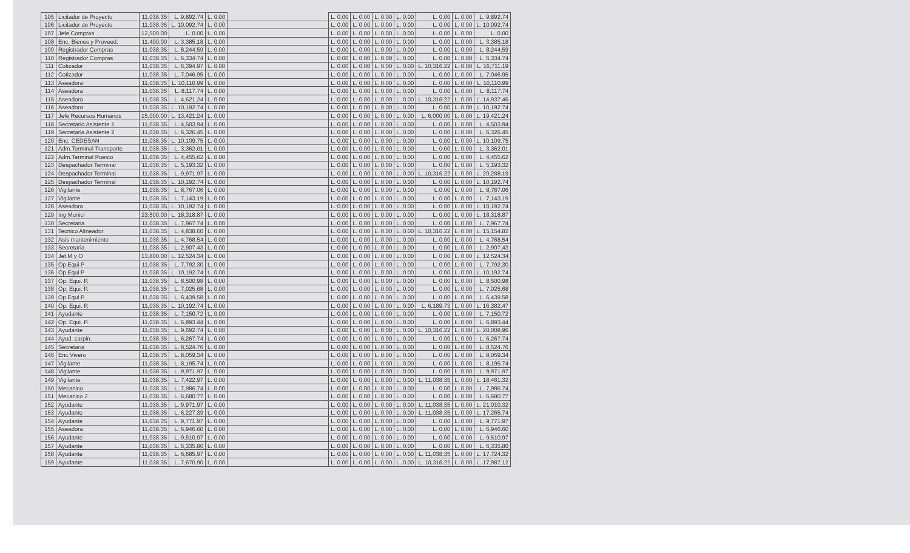| 105 | Licitador de Proyecto | 11,038.35 | L. 9,892.74 | L. 0.00 | | L. 0.00 | L. 0.00 | L. 0.00 | L. 0.00 | L. 0.00 | L. 0.00 | L. 9,892.74 |
| 106 | Licitador de Proyecto | 11,038.35 | L. 10,092.74 | L. 0.00 | | L. 0.00 | L. 0.00 | L. 0.00 | L. 0.00 | L. 0.00 | L. 0.00 | L. 10,092.74 |
| 107 | Jefe Compras | 12,500.00 | L. 0.00 | L. 0.00 | | L. 0.00 | L. 0.00 | L. 0.00 | L. 0.00 | L. 0.00 | L. 0.00 | L. 0.00 |
| 108 | Enc. Bienes y Proveed. | 11,400.00 | L. 3,385.18 | L. 0.00 | | L. 0.00 | L. 0.00 | L. 0.00 | L. 0.00 | L. 0.00 | L. 0.00 | L. 3,385.18 |
| 109 | Registrador Compras | 11,038.35 | L. 8,244.59 | L. 0.00 | | L. 0.00 | L. 0.00 | L. 0.00 | L. 0.00 | L. 0.00 | L. 0.00 | L. 8,244.59 |
| 110 | Registrador Compras | 11,038.35 | L. 6,334.74 | L. 0.00 | | L. 0.00 | L. 0.00 | L. 0.00 | L. 0.00 | L. 0.00 | L. 0.00 | L. 6,334.74 |
| 111 | Cotizador | 11,038.35 | L. 6,394.97 | L. 0.00 | | L. 0.00 | L. 0.00 | L. 0.00 | L. 0.00 | L. 10,316.22 | L. 0.00 | L. 16,711.19 |
| 112 | Cotizador | 11,038.35 | L. 7,046.95 | L. 0.00 | | L. 0.00 | L. 0.00 | L. 0.00 | L. 0.00 | L. 0.00 | L. 0.00 | L. 7,046.95 |
| 113 | Aseadora | 11,038.35 | L. 10,110.99 | L. 0.00 | | L. 0.00 | L. 0.00 | L. 0.00 | L. 0.00 | L. 0.00 | L. 0.00 | L. 10,110.99 |
| 114 | Aseadora | 11,038.35 | L. 8,117.74 | L. 0.00 | | L. 0.00 | L. 0.00 | L. 0.00 | L. 0.00 | L. 0.00 | L. 0.00 | L. 8,117.74 |
| 115 | Aseadora | 11,038.35 | L. 4,621.24 | L. 0.00 | | L. 0.00 | L. 0.00 | L. 0.00 | L. 0.00 | L. 10,316.22 | L. 0.00 | L. 14,937.46 |
| 116 | Aseadora | 11,038.35 | L. 10,192.74 | L. 0.00 | | L. 0.00 | L. 0.00 | L. 0.00 | L. 0.00 | L. 0.00 | L. 0.00 | L. 10,192.74 |
| 117 | Jefe Recursos Humanos | 15,000.00 | L. 13,421.24 | L. 0.00 | | L. 0.00 | L. 0.00 | L. 0.00 | L. 0.00 | L. 6,000.00 | L. 0.00 | L. 19,421.24 |
| 118 | Secretario Asistente 1 | 11,038.35 | L. 4,503.94 | L. 0.00 | | L. 0.00 | L. 0.00 | L. 0.00 | L. 0.00 | L. 0.00 | L. 0.00 | L. 4,503.94 |
| 119 | Secretaria Asistente 2 | 11,038.35 | L. 6,326.45 | L. 0.00 | | L. 0.00 | L. 0.00 | L. 0.00 | L. 0.00 | L. 0.00 | L. 0.00 | L. 6,326.45 |
| 120 | Enc. CEDESAN | 11,038.35 | L. 10,109.75 | L. 0.00 | | L. 0.00 | L. 0.00 | L. 0.00 | L. 0.00 | L. 0.00 | L. 0.00 | L. 10,109.75 |
| 121 | Adm.Terminal Transporte | 11,038.35 | L. 3,362.01 | L. 0.00 | | L. 0.00 | L. 0.00 | L. 0.00 | L. 0.00 | L. 0.00 | L. 0.00 | L. 3,362.01 |
| 122 | Adm.Terminal Puesto | 11,038.35 | L. 4,455.62 | L. 0.00 | | L. 0.00 | L. 0.00 | L. 0.00 | L. 0.00 | L. 0.00 | L. 0.00 | L. 4,455.62 |
| 123 | Despachador Terminal | 11,038.35 | L. 5,193.32 | L. 0.00 | | L. 0.00 | L. 0.00 | L. 0.00 | L. 0.00 | L. 0.00 | L. 0.00 | L. 5,193.32 |
| 124 | Despachador Terminal | 11,038.35 | L. 9,971.97 | L. 0.00 | | L. 0.00 | L. 0.00 | L. 0.00 | L. 0.00 | L. 10,316.22 | L. 0.00 | L. 20,288.19 |
| 125 | Despachador Terminal | 11,038.35 | L. 10,192.74 | L. 0.00 | | L. 0.00 | L. 0.00 | L. 0.00 | L. 0.00 | L. 0.00 | L. 0.00 | L. 10,192.74 |
| 126 | Vigilante | 11,038.35 | L. 8,767.06 | L. 0.00 | | L. 0.00 | L. 0.00 | L. 0.00 | L. 0.00 | L.0.00 | L. 0.00 | L. 8,767.06 |
| 127 | Vigilante | 11,038.35 | L. 7,143.19 | L. 0.00 | | L. 0.00 | L. 0.00 | L. 0.00 | L. 0.00 | L. 0.00 | L. 0.00 | L. 7,143.19 |
| 128 | Aseadora | 11,038.35 | L. 10,192.74 | L. 0.00 | | L. 0.00 | L. 0.00 | L. 0.00 | L. 0.00 | L. 0.00 | L. 0.00 | L. 10,192.74 |
| 129 | Ing.Munici | 23,500.00 | L. 18,318.87 | L. 0.00 | | L. 0.00 | L. 0.00 | L. 0.00 | L. 0.00 | L. 0.00 | L. 0.00 | L. 18,318.87 |
| 130 | Secretaria | 11,038.35 | L. 7,967.74 | L. 0.00 | | L. 0.00 | L. 0.00 | L. 0.00 | L. 0.00 | L. 0.00 | L. 0.00 | L. 7,967.74 |
| 131 | Tecnico Alineador | 11,038.35 | L. 4,838.60 | L. 0.00 | | L. 0.00 | L. 0.00 | L. 0.00 | L. 0.00 | L. 10,316.22 | L. 0.00 | L. 15,154.82 |
| 132 | Asis mantenimiento | 11,038.35 | L. 4,768.54 | L. 0.00 | | L. 0.00 | L. 0.00 | L. 0.00 | L. 0.00 | L. 0.00 | L. 0.00 | L. 4,768.54 |
| 133 | Secretaria | 11,038.35 | L. 2,907.43 | L. 0.00 | | L. 0.00 | L. 0.00 | L. 0.00 | L. 0.00 | L. 0.00 | L. 0.00 | L. 2,907.43 |
| 134 | Jef.M y O | 13,800.00 | L. 12,524.34 | L. 0.00 | | L. 0.00 | L. 0.00 | L. 0.00 | L. 0.00 | L. 0.00 | L. 0.00 | L. 12,524.34 |
| 135 | Op.Equi P | 11,038.35 | L. 7,792.30 | L. 0.00 | | L. 0.00 | L. 0.00 | L. 0.00 | L. 0.00 | L. 0.00 | L. 0.00 | L. 7,792.30 |
| 136 | Op.Equi P | 11,038.35 | L. 10,192.74 | L. 0.00 | | L. 0.00 | L. 0.00 | L. 0.00 | L. 0.00 | L. 0.00 | L. 0.00 | L. 10,192.74 |
| 137 | Op. Equi. P. | 11,038.35 | L. 8,500.98 | L. 0.00 | | L. 0.00 | L. 0.00 | L. 0.00 | L. 0.00 | L. 0.00 | L. 0.00 | L. 8,500.98 |
| 138 | Op. Equi. P. | 11,038.35 | L. 7,025.68 | L. 0.00 | | L. 0.00 | L. 0.00 | L. 0.00 | L. 0.00 | L. 0.00 | L. 0.00 | L. 7,025.68 |
| 139 | Op.Equi P. | 11,038.35 | L. 6,439.58 | L. 0.00 | | L. 0.00 | L. 0.00 | L. 0.00 | L. 0.00 | L. 0.00 | L. 0.00 | L. 6,439.58 |
| 140 | Op. Equi. P. | 11,038.35 | L. 10,192.74 | L. 0.00 | | L. 0.00 | L. 0.00 | L. 0.00 | L. 0.00 | L. 6,189.73 | L. 0.00 | L. 16,382.47 |
| 141 | Ayudante | 11,038.35 | L. 7,150.72 | L. 0.00 | | L. 0.00 | L. 0.00 | L. 0.00 | L. 0.00 | L. 0.00 | L. 0.00 | L. 7,150.72 |
| 142 | Op. Equi. P. | 11,038.35 | L. 6,893.44 | L. 0.00 | | L. 0.00 | L. 0.00 | L. 0.00 | L. 0.00 | L. 0.00 | L. 0.00 | L. 6,893.44 |
| 143 | Ayudante | 11,038.35 | L. 9,692.74 | L. 0.00 | | L. 0.00 | L. 0.00 | L. 0.00 | L. 0.00 | L. 10,316.22 | L. 0.00 | L. 20,008.96 |
| 144 | Ayud. carpin. | 11,038.35 | L. 6,267.74 | L. 0.00 | | L. 0.00 | L. 0.00 | L. 0.00 | L. 0.00 | L. 0.00 | L. 0.00 | L. 6,267.74 |
| 145 | Secretaria | 11,038.35 | L. 8,524.76 | L. 0.00 | | L. 0.00 | L. 0.00 | L. 0.00 | L. 0.00 | L. 0.00 | L. 0.00 | L. 8,524.76 |
| 146 | Enc.Vivero | 11,038.35 | L. 8,059.34 | L. 0.00 | | L. 0.00 | L. 0.00 | L. 0.00 | L. 0.00 | L. 0.00 | L. 0.00 | L. 8,059.34 |
| 147 | Vigilante | 11,038.35 | L. 8,195.74 | L. 0.00 | | L. 0.00 | L. 0.00 | L. 0.00 | L. 0.00 | L. 0.00 | L. 0.00 | L. 8,195.74 |
| 148 | Vigilante | 11,038.35 | L. 9,971.97 | L. 0.00 | | L. 0.00 | L. 0.00 | L. 0.00 | L. 0.00 | L. 0.00 | L. 0.00 | L. 9,971.97 |
| 149 | Vigilante | 11,038.35 | L. 7,422.97 | L. 0.00 | | L. 0.00 | L. 0.00 | L. 0.00 | L. 0.00 | L. 11,038.35 | L. 0.00 | L. 18,461.32 |
| 150 | Mecanico | 11,038.35 | L. 7,986.74 | L. 0.00 | | L. 0.00 | L. 0.00 | L. 0.00 | L. 0.00 | L. 0.00 | L. 0.00 | L. 7,986.74 |
| 151 | Mecanico 2 | 11,038.35 | L. 6,680.77 | L. 0.00 | | L. 0.00 | L. 0.00 | L. 0.00 | L. 0.00 | L. 0.00 | L. 0.00 | L. 6,680.77 |
| 152 | Ayudante | 11,038.35 | L. 9,971.97 | L. 0.00 | | L. 0.00 | L. 0.00 | L. 0.00 | L. 0.00 | L. 11,038.35 | L. 0.00 | L. 21,010.32 |
| 153 | Ayudante | 11,038.35 | L. 6,227.39 | L. 0.00 | | L. 0.00 | L. 0.00 | L. 0.00 | L. 0.00 | L. 11,038.35 | L. 0.00 | L. 17,265.74 |
| 154 | Ayudante | 11,038.35 | L. 9,771.97 | L. 0.00 | | L. 0.00 | L. 0.00 | L. 0.00 | L. 0.00 | L. 0.00 | L. 0.00 | L. 9,771.97 |
| 155 | Aseadora | 11,038.35 | L. 6,946.60 | L. 0.00 | | L. 0.00 | L. 0.00 | L. 0.00 | L. 0.00 | L. 0.00 | L. 0.00 | L. 6,946.60 |
| 156 | Ayudante | 11,038.35 | L. 9,510.97 | L. 0.00 | | L. 0.00 | L. 0.00 | L. 0.00 | L. 0.00 | L. 0.00 | L. 0.00 | L. 9,510.97 |
| 157 | Ayudante | 11,038.35 | L. 6,335.80 | L. 0.00 | | L. 0.00 | L. 0.00 | L. 0.00 | L. 0.00 | L. 0.00 | L. 0.00 | L. 6,335.80 |
| 158 | Ayudante | 11,038.35 | L. 6,685.97 | L. 0.00 | | L. 0.00 | L. 0.00 | L. 0.00 | L. 0.00 | L. 11,038.35 | L. 0.00 | L. 17,724.32 |
| 159 | Ayudante | 11,038.35 | L. 7,670.90 | L. 0.00 | | L. 0.00 | L. 0.00 | L. 0.00 | L. 0.00 | L. 10,316.22 | L. 0.00 | L. 17,987.12 |